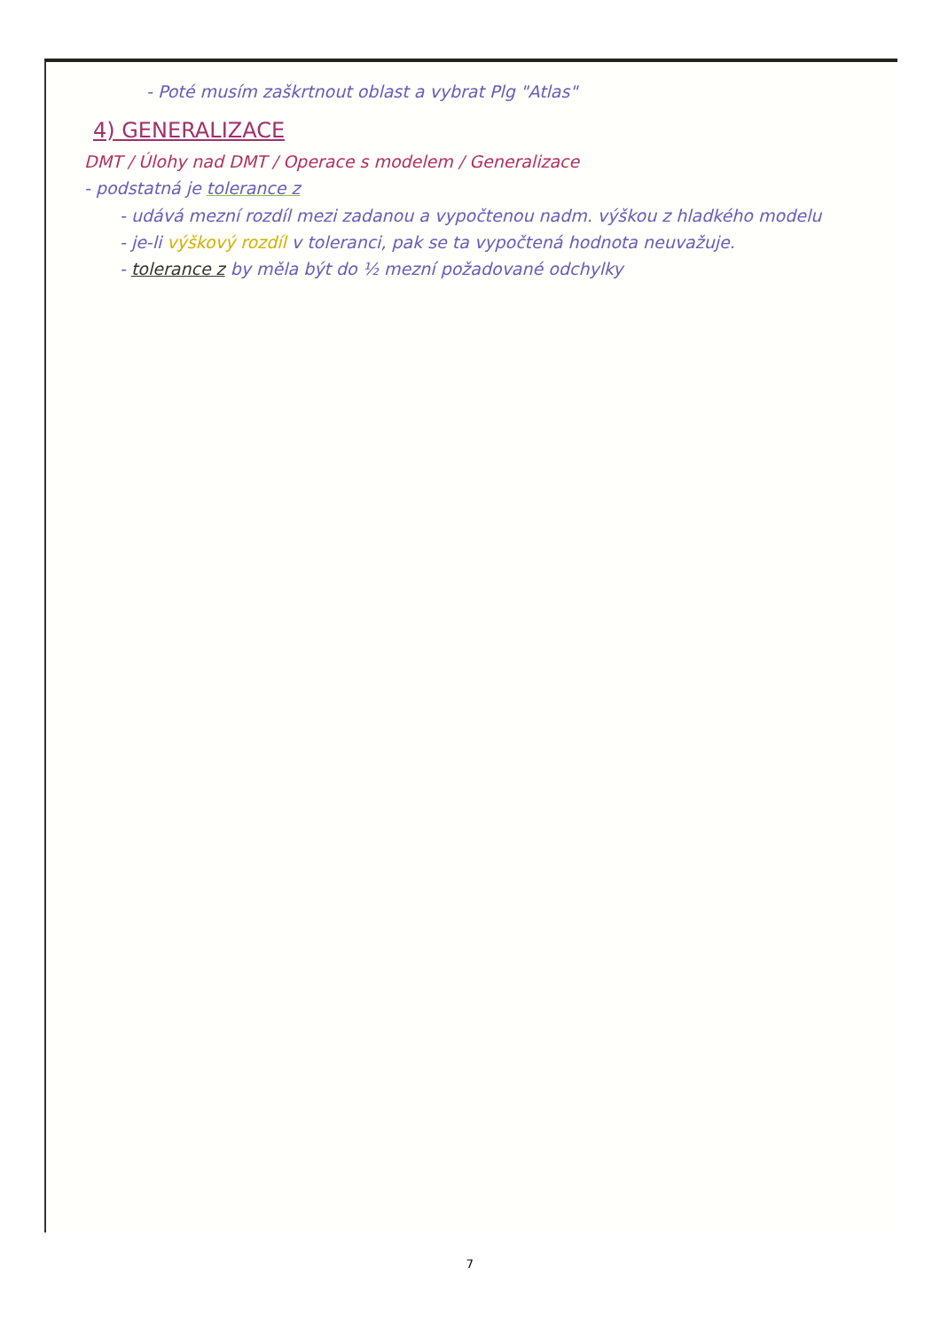- Poté musím zaškrtnout oblast a vybrat Plg "Atlas"
4) GENERALIZACE
DMT / Úlohy nad DMT / Operace s modelem / Generalizace
- podstatná je tolerance z
- udává mezní rozdíl mezi zadanou a vypočtenou nadm. výškou z hladkého modelu
- je-li výškový rozdíl v toleranci, pak se ta vypočtená hodnota neuvažuje.
- tolerance z by měla být do ½ mezní požadované odchylky
7